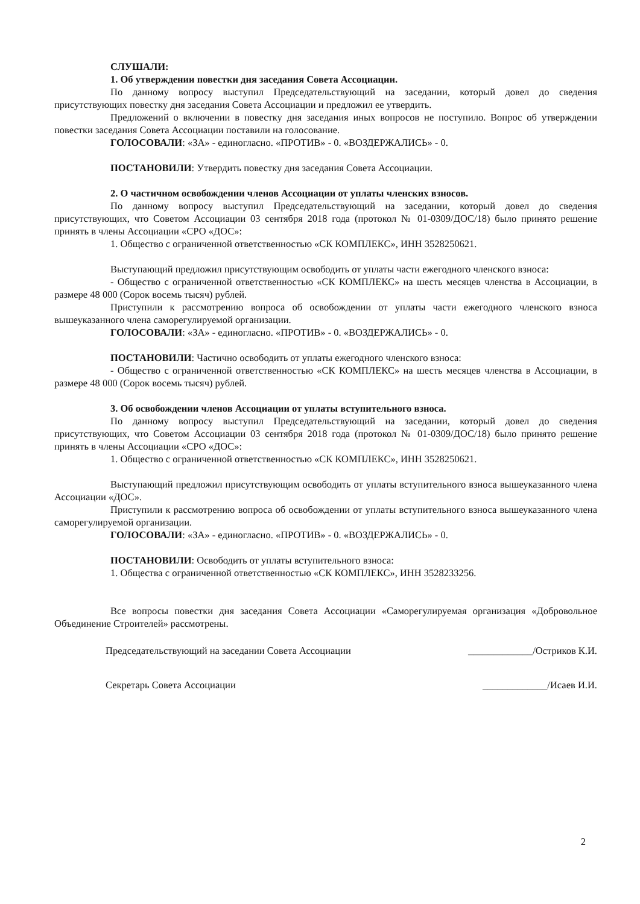СЛУШАЛИ:
1. Об утверждении повестки дня заседания Совета Ассоциации.
По данному вопросу выступил Председательствующий на заседании, который довел до сведения присутствующих повестку дня заседания Совета Ассоциации и предложил ее утвердить.
Предложений о включении в повестку дня заседания иных вопросов не поступило. Вопрос об утверждении повестки заседания Совета Ассоциации поставили на голосование.
ГОЛОСОВАЛИ: «ЗА» - единогласно. «ПРОТИВ» - 0. «ВОЗДЕРЖАЛИСЬ» - 0.
ПОСТАНОВИЛИ: Утвердить повестку дня заседания Совета Ассоциации.
2. О частичном освобождении членов Ассоциации от уплаты членских взносов.
По данному вопросу выступил Председательствующий на заседании, который довел до сведения присутствующих, что Советом Ассоциации 03 сентября 2018 года (протокол № 01-0309/ДОС/18) было принято решение принять в члены Ассоциации «СРО «ДОС»:
1. Общество с ограниченной ответственностью «СК КОМПЛЕКС», ИНН 3528250621.
Выступающий предложил присутствующим освободить от уплаты части ежегодного членского взноса:
- Общество с ограниченной ответственностью «СК КОМПЛЕКС» на шесть месяцев членства в Ассоциации, в размере 48 000 (Сорок восемь тысяч) рублей.
Приступили к рассмотрению вопроса об освобождении от уплаты части ежегодного членского взноса вышеуказанного члена саморегулируемой организации.
ГОЛОСОВАЛИ: «ЗА» - единогласно. «ПРОТИВ» - 0. «ВОЗДЕРЖАЛИСЬ» - 0.
ПОСТАНОВИЛИ: Частично освободить от уплаты ежегодного членского взноса:
- Общество с ограниченной ответственностью «СК КОМПЛЕКС» на шесть месяцев членства в Ассоциации, в размере 48 000 (Сорок восемь тысяч) рублей.
3. Об освобождении членов Ассоциации от уплаты вступительного взноса.
По данному вопросу выступил Председательствующий на заседании, который довел до сведения присутствующих, что Советом Ассоциации 03 сентября 2018 года (протокол № 01-0309/ДОС/18) было принято решение принять в члены Ассоциации «СРО «ДОС»:
1. Общество с ограниченной ответственностью «СК КОМПЛЕКС», ИНН 3528250621.
Выступающий предложил присутствующим освободить от уплаты вступительного взноса вышеуказанного члена Ассоциации «ДОС».
Приступили к рассмотрению вопроса об освобождении от уплаты вступительного взноса вышеуказанного члена саморегулируемой организации.
ГОЛОСОВАЛИ: «ЗА» - единогласно. «ПРОТИВ» - 0. «ВОЗДЕРЖАЛИСЬ» - 0.
ПОСТАНОВИЛИ: Освободить от уплаты вступительного взноса:
1. Общества с ограниченной ответственностью «СК КОМПЛЕКС», ИНН 3528233256.
Все вопросы повестки дня заседания Совета Ассоциации «Саморегулируемая организация «Добровольное Объединение Строителей» рассмотрены.
Председательствующий на заседании Совета Ассоциации _____________/Остриков К.И.
Секретарь Совета Ассоциации _____________/Исаев И.И.
2